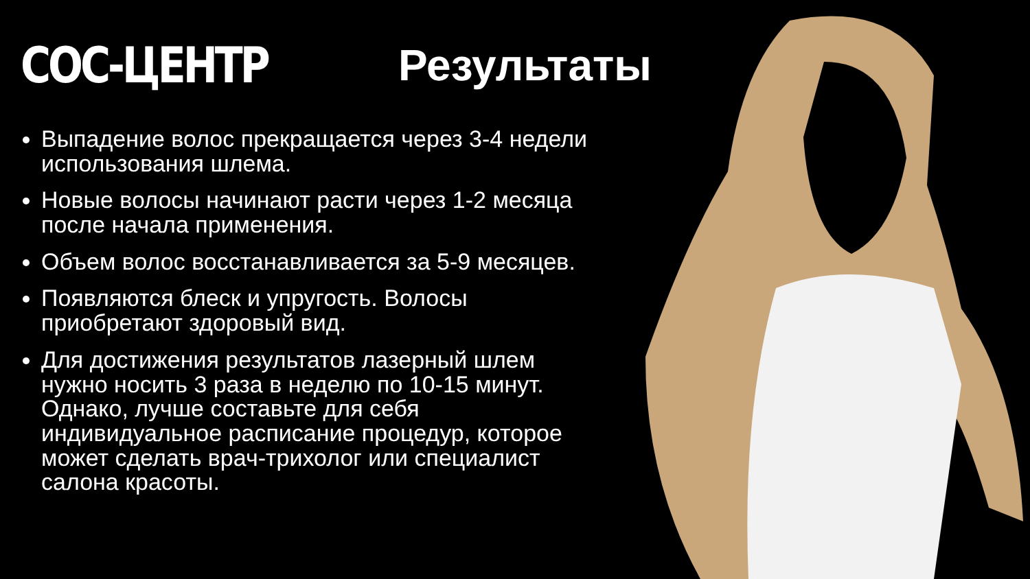СОС-ЦЕНТР Результаты
Выпадение волос прекращается через 3-4 недели использования шлема.
Новые волосы начинают расти через 1-2 месяца после начала применения.
Объем волос восстанавливается за 5-9 месяцев.
Появляются блеск и упругость. Волосы приобретают здоровый вид.
Для достижения результатов лазерный шлем нужно носить 3 раза в неделю по 10-15 минут. Однако, лучше составьте для себя индивидуальное расписание процедур, которое может сделать врач-трихолог или специалист салона красоты.